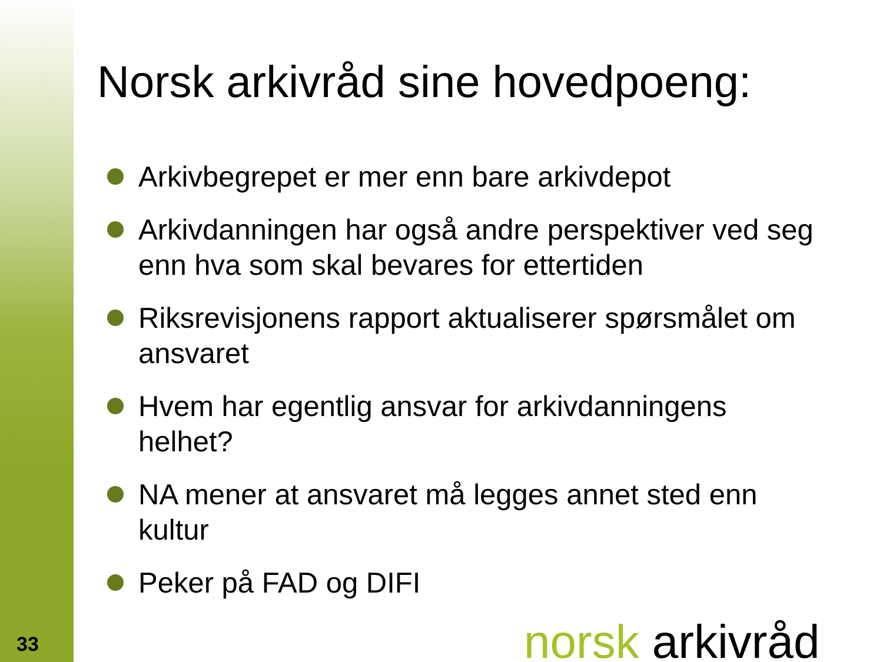33
Norsk arkivråd sine hovedpoeng:
Arkivbegrepet er mer enn bare arkivdepot
Arkivdanningen har også andre perspektiver ved seg enn hva som skal bevares for ettertiden
Riksrevisjonens rapport aktualiserer spørsmålet om ansvaret
Hvem har egentlig ansvar for arkivdanningens helhet?
NA mener at ansvaret må legges annet sted enn kultur
Peker på FAD og DIFI
norsk arkivråd